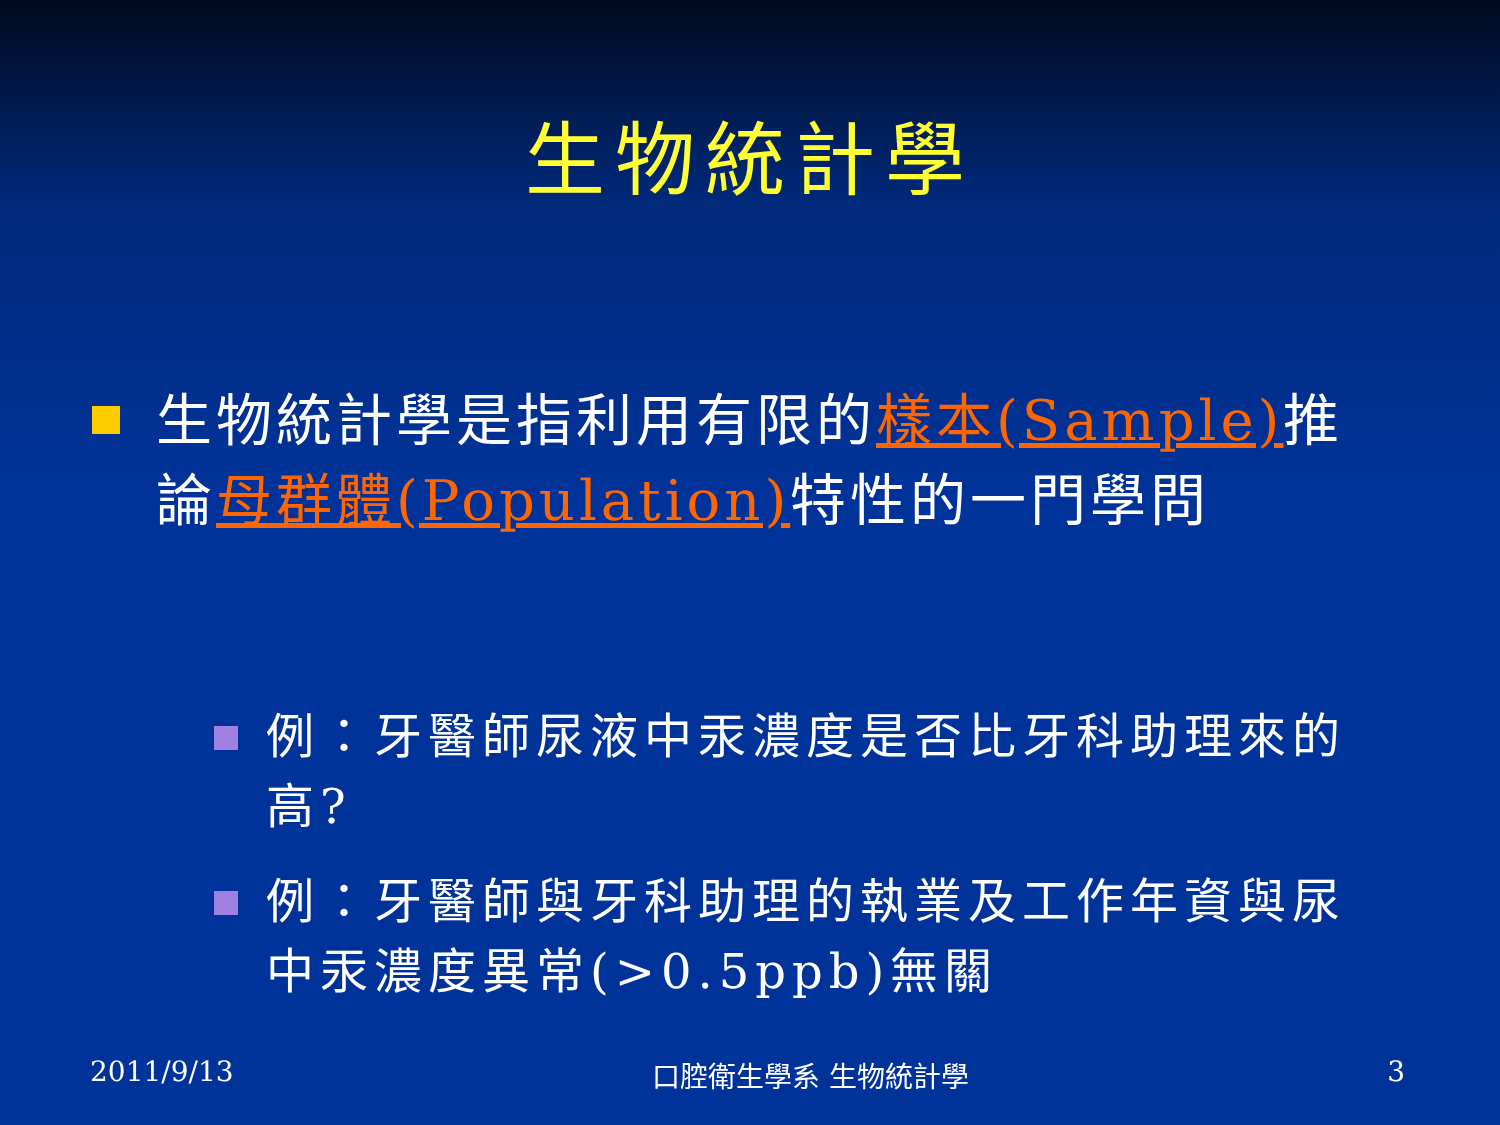生物統計學
生物統計學是指利用有限的樣本(Sample) 推論母群體(Population) 特性的一門學問
例：牙醫師尿液中汞濃度是否比牙科助理來的高?
例：牙醫師與牙科助理的執業及工作年資與尿中汞濃度異常(>0.5ppb)無關
2011/9/13 口腔衛生學系 生物統計學 3